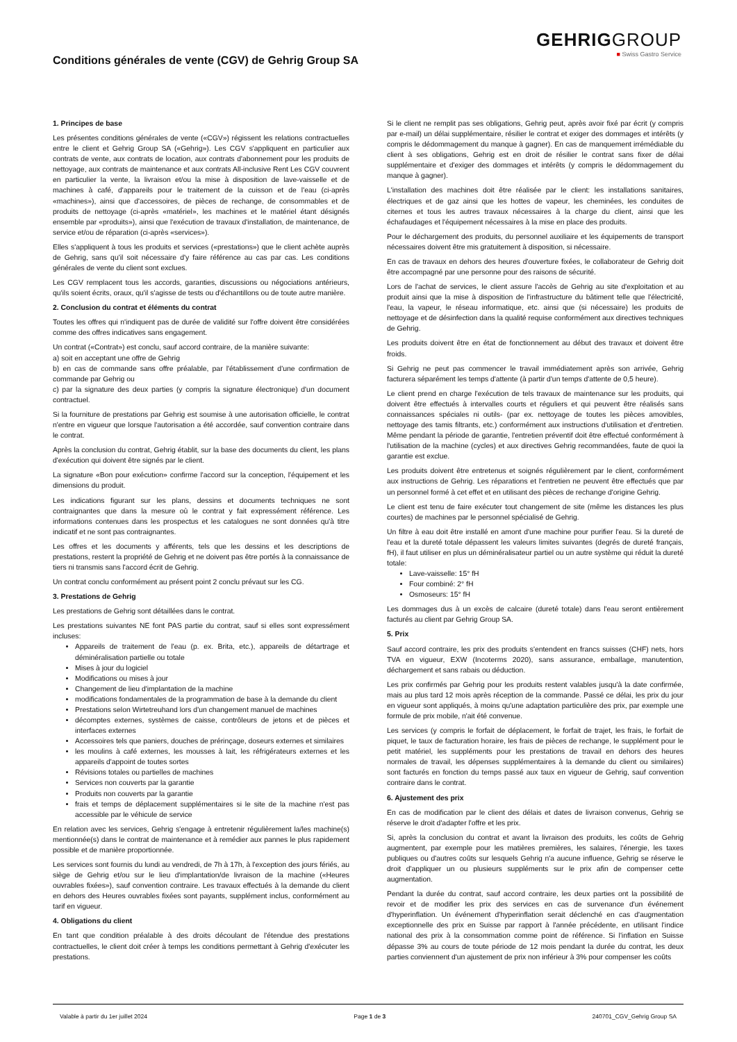GEHRIGGROUP
■ Swiss Gastro Service
Conditions générales de vente (CGV) de Gehrig Group SA
1. Principes de base
Les présentes conditions générales de vente («CGV») régissent les relations contractuelles entre le client et Gehrig Group SA («Gehrig»). Les CGV s'appliquent en particulier aux contrats de vente, aux contrats de location, aux contrats d'abonnement pour les produits de nettoyage, aux contrats de maintenance et aux contrats All-inclusive Rent Les CGV couvrent en particulier la vente, la livraison et/ou la mise à disposition de lave-vaisselle et de machines à café, d'appareils pour le traitement de la cuisson et de l'eau (ci-après «machines»), ainsi que d'accessoires, de pièces de rechange, de consommables et de produits de nettoyage (ci-après «matériel», les machines et le matériel étant désignés ensemble par «produits»), ainsi que l'exécution de travaux d'installation, de maintenance, de service et/ou de réparation (ci-après «services»).
Elles s'appliquent à tous les produits et services («prestations») que le client achète auprès de Gehrig, sans qu'il soit nécessaire d'y faire référence au cas par cas. Les conditions générales de vente du client sont exclues.
Les CGV remplacent tous les accords, garanties, discussions ou négociations antérieurs, qu'ils soient écrits, oraux, qu'il s'agisse de tests ou d'échantillons ou de toute autre manière.
2. Conclusion du contrat et éléments du contrat
Toutes les offres qui n'indiquent pas de durée de validité sur l'offre doivent être considérées comme des offres indicatives sans engagement.
Un contrat («Contrat») est conclu, sauf accord contraire, de la manière suivante:
a) soit en acceptant une offre de Gehrig
b) en cas de commande sans offre préalable, par l'établissement d'une confirmation de commande par Gehrig ou
c) par la signature des deux parties (y compris la signature électronique) d'un document contractuel.
Si la fourniture de prestations par Gehrig est soumise à une autorisation officielle, le contrat n'entre en vigueur que lorsque l'autorisation a été accordée, sauf convention contraire dans le contrat.
Après la conclusion du contrat, Gehrig établit, sur la base des documents du client, les plans d'exécution qui doivent être signés par le client.
La signature «Bon pour exécution» confirme l'accord sur la conception, l'équipement et les dimensions du produit.
Les indications figurant sur les plans, dessins et documents techniques ne sont contraignantes que dans la mesure où le contrat y fait expressément référence. Les informations contenues dans les prospectus et les catalogues ne sont données qu'à titre indicatif et ne sont pas contraignantes.
Les offres et les documents y afférents, tels que les dessins et les descriptions de prestations, restent la propriété de Gehrig et ne doivent pas être portés à la connaissance de tiers ni transmis sans l'accord écrit de Gehrig.
Un contrat conclu conformément au présent point 2 conclu prévaut sur les CG.
3. Prestations de Gehrig
Les prestations de Gehrig sont détaillées dans le contrat.
Les prestations suivantes NE font PAS partie du contrat, sauf si elles sont expressément incluses:
Appareils de traitement de l'eau (p. ex. Brita, etc.), appareils de détartrage et déminéralisation partielle ou totale
Mises à jour du logiciel
Modifications ou mises à jour
Changement de lieu d'implantation de la machine
modifications fondamentales de la programmation de base à la demande du client
Prestations selon Wirtetreuhand lors d'un changement manuel de machines
décomptes externes, systèmes de caisse, contrôleurs de jetons et de pièces et interfaces externes
Accessoires tels que paniers, douches de prérinçage, doseurs externes et similaires
les moulins à café externes, les mousses à lait, les réfrigérateurs externes et les appareils d'appoint de toutes sortes
Révisions totales ou partielles de machines
Services non couverts par la garantie
Produits non couverts par la garantie
frais et temps de déplacement supplémentaires si le site de la machine n'est pas accessible par le véhicule de service
En relation avec les services, Gehrig s'engage à entretenir régulièrement la/les machine(s) mentionnée(s) dans le contrat de maintenance et à remédier aux pannes le plus rapidement possible et de manière proportionnée.
Les services sont fournis du lundi au vendredi, de 7h à 17h, à l'exception des jours fériés, au siège de Gehrig et/ou sur le lieu d'implantation/de livraison de la machine («Heures ouvrables fixées»), sauf convention contraire. Les travaux effectués à la demande du client en dehors des Heures ouvrables fixées sont payants, supplément inclus, conformément au tarif en vigueur.
4. Obligations du client
En tant que condition préalable à des droits découlant de l'étendue des prestations contractuelles, le client doit créer à temps les conditions permettant à Gehrig d'exécuter les prestations.
Si le client ne remplit pas ses obligations, Gehrig peut, après avoir fixé par écrit (y compris par e-mail) un délai supplémentaire, résilier le contrat et exiger des dommages et intérêts (y compris le dédommagement du manque à gagner). En cas de manquement irrémédiable du client à ses obligations, Gehrig est en droit de résilier le contrat sans fixer de délai supplémentaire et d'exiger des dommages et intérêts (y compris le dédommagement du manque à gagner).
L'installation des machines doit être réalisée par le client: les installations sanitaires, électriques et de gaz ainsi que les hottes de vapeur, les cheminées, les conduites de citernes et tous les autres travaux nécessaires à la charge du client, ainsi que les échafaudages et l'équipement nécessaires à la mise en place des produits.
Pour le déchargement des produits, du personnel auxiliaire et les équipements de transport nécessaires doivent être mis gratuitement à disposition, si nécessaire.
En cas de travaux en dehors des heures d'ouverture fixées, le collaborateur de Gehrig doit être accompagné par une personne pour des raisons de sécurité.
Lors de l'achat de services, le client assure l'accès de Gehrig au site d'exploitation et au produit ainsi que la mise à disposition de l'infrastructure du bâtiment telle que l'électricité, l'eau, la vapeur, le réseau informatique, etc. ainsi que (si nécessaire) les produits de nettoyage et de désinfection dans la qualité requise conformément aux directives techniques de Gehrig.
Les produits doivent être en état de fonctionnement au début des travaux et doivent être froids.
Si Gehrig ne peut pas commencer le travail immédiatement après son arrivée, Gehrig facturera séparément les temps d'attente (à partir d'un temps d'attente de 0,5 heure).
Le client prend en charge l'exécution de tels travaux de maintenance sur les produits, qui doivent être effectués à intervalles courts et réguliers et qui peuvent être réalisés sans connaissances spéciales ni outils- (par ex. nettoyage de toutes les pièces amovibles, nettoyage des tamis filtrants, etc.) conformément aux instructions d'utilisation et d'entretien. Même pendant la période de garantie, l'entretien préventif doit être effectué conformément à l'utilisation de la machine (cycles) et aux directives Gehrig recommandées, faute de quoi la garantie est exclue.
Les produits doivent être entretenus et soignés régulièrement par le client, conformément aux instructions de Gehrig. Les réparations et l'entretien ne peuvent être effectués que par un personnel formé à cet effet et en utilisant des pièces de rechange d'origine Gehrig.
Le client est tenu de faire exécuter tout changement de site (même les distances les plus courtes) de machines par le personnel spécialisé de Gehrig.
Un filtre à eau doit être installé en amont d'une machine pour purifier l'eau. Si la dureté de l'eau et la dureté totale dépassent les valeurs limites suivantes (degrés de dureté français, fH), il faut utiliser en plus un déminéralisateur partiel ou un autre système qui réduit la dureté totale:
Lave-vaisselle: 15° fH
Four combiné: 2° fH
Osmoseurs: 15° fH
Les dommages dus à un excès de calcaire (dureté totale) dans l'eau seront entièrement facturés au client par Gehrig Group SA.
5. Prix
Sauf accord contraire, les prix des produits s'entendent en francs suisses (CHF) nets, hors TVA en vigueur, EXW (Incoterms 2020), sans assurance, emballage, manutention, déchargement et sans rabais ou déduction.
Les prix confirmés par Gehrig pour les produits restent valables jusqu'à la date confirmée, mais au plus tard 12 mois après réception de la commande. Passé ce délai, les prix du jour en vigueur sont appliqués, à moins qu'une adaptation particulière des prix, par exemple une formule de prix mobile, n'ait été convenue.
Les services (y compris le forfait de déplacement, le forfait de trajet, les frais, le forfait de piquet, le taux de facturation horaire, les frais de pièces de rechange, le supplément pour le petit matériel, les suppléments pour les prestations de travail en dehors des heures normales de travail, les dépenses supplémentaires à la demande du client ou similaires) sont facturés en fonction du temps passé aux taux en vigueur de Gehrig, sauf convention contraire dans le contrat.
6. Ajustement des prix
En cas de modification par le client des délais et dates de livraison convenus, Gehrig se réserve le droit d'adapter l'offre et les prix.
Si, après la conclusion du contrat et avant la livraison des produits, les coûts de Gehrig augmentent, par exemple pour les matières premières, les salaires, l'énergie, les taxes publiques ou d'autres coûts sur lesquels Gehrig n'a aucune influence, Gehrig se réserve le droit d'appliquer un ou plusieurs suppléments sur le prix afin de compenser cette augmentation.
Pendant la durée du contrat, sauf accord contraire, les deux parties ont la possibilité de revoir et de modifier les prix des services en cas de survenance d'un événement d'hyperinflation. Un événement d'hyperinflation serait déclenché en cas d'augmentation exceptionnelle des prix en Suisse par rapport à l'année précédente, en utilisant l'indice national des prix à la consommation comme point de référence. Si l'inflation en Suisse dépasse 3% au cours de toute période de 12 mois pendant la durée du contrat, les deux parties conviennent d'un ajustement de prix non inférieur à 3% pour compenser les coûts
Valable à partir du 1er juillet 2024 Page 1 de 3 240701_CGV_Gehrig Group SA